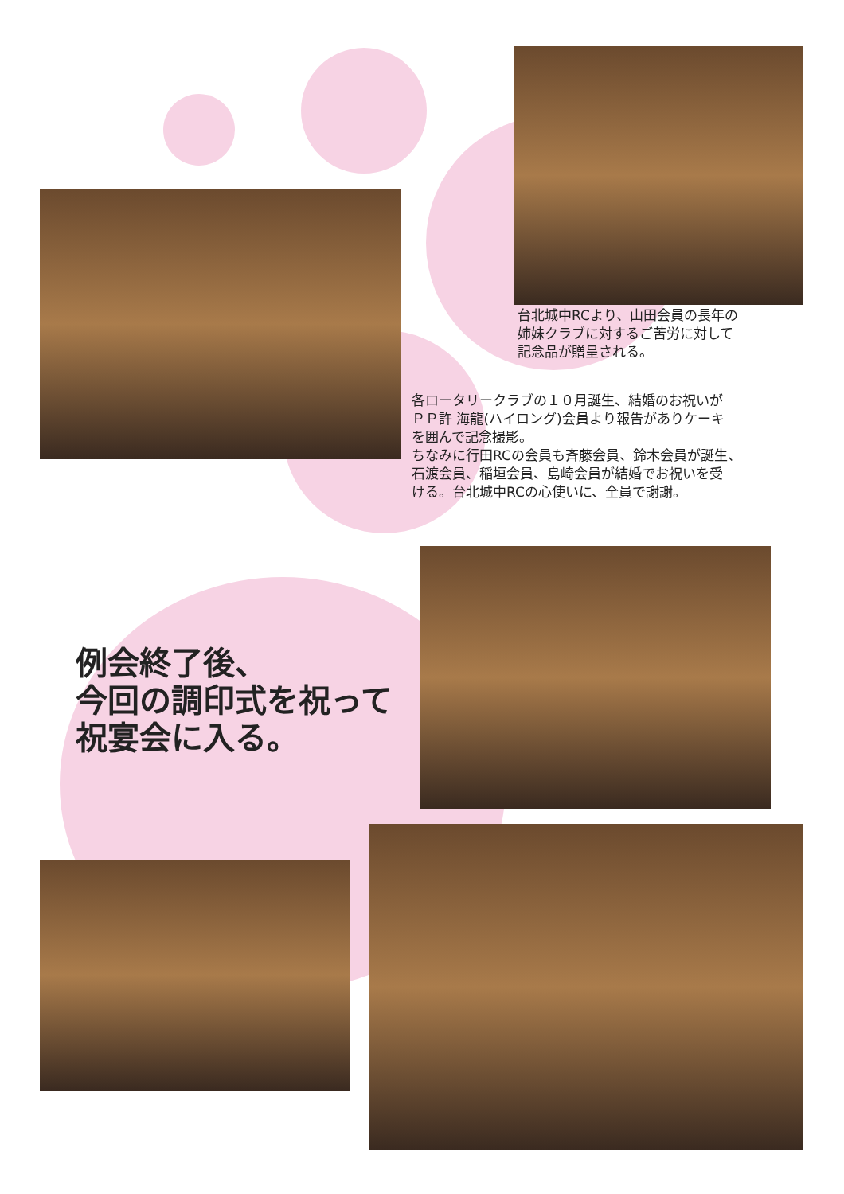台北城中RCより、山田会員の長年の
姉妹クラブに対するご苦労に対して
記念品が贈呈される。
各ロータリークラブの１０月誕生、結婚のお祝いが
ＰＰ許 海龍(ハイロング)会員より報告がありケーキ
を囲んで記念撮影。
ちなみに行田RCの会員も斉藤会員、鈴木会員が誕生、
石渡会員、稲垣会員、島崎会員が結婚でお祝いを受
ける。台北城中RCの心使いに、全員で謝謝。
例会終了後、
今回の調印式を祝って
祝宴会に入る。